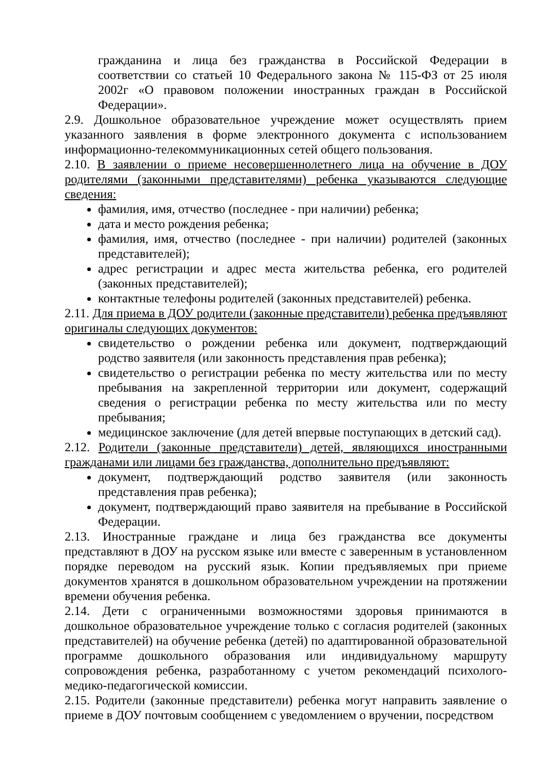гражданина и лица без гражданства в Российской Федерации в соответствии со статьей 10 Федерального закона № 115-ФЗ от 25 июля 2002г «О правовом положении иностранных граждан в Российской Федерации».
2.9. Дошкольное образовательное учреждение может осуществлять прием указанного заявления в форме электронного документа с использованием информационно-телекоммуникационных сетей общего пользования.
2.10. В заявлении о приеме несовершеннолетнего лица на обучение в ДОУ родителями (законными представителями) ребенка указываются следующие сведения:
фамилия, имя, отчество (последнее - при наличии) ребенка;
дата и место рождения ребенка;
фамилия, имя, отчество (последнее - при наличии) родителей (законных представителей);
адрес регистрации и адрес места жительства ребенка, его родителей (законных представителей);
контактные телефоны родителей (законных представителей) ребенка.
2.11. Для приема в ДОУ родители (законные представители) ребенка предъявляют оригиналы следующих документов:
свидетельство о рождении ребенка или документ, подтверждающий родство заявителя (или законность представления прав ребенка);
свидетельство о регистрации ребенка по месту жительства или по месту пребывания на закрепленной территории или документ, содержащий сведения о регистрации ребенка по месту жительства или по месту пребывания;
медицинское заключение (для детей впервые поступающих в детский сад).
2.12. Родители (законные представители) детей, являющихся иностранными гражданами или лицами без гражданства, дополнительно предъявляют:
документ, подтверждающий родство заявителя (или законность представления прав ребенка);
документ, подтверждающий право заявителя на пребывание в Российской Федерации.
2.13. Иностранные граждане и лица без гражданства все документы представляют в ДОУ на русском языке или вместе с заверенным в установленном порядке переводом на русский язык. Копии предъявляемых при приеме документов хранятся в дошкольном образовательном учреждении на протяжении времени обучения ребенка.
2.14. Дети с ограниченными возможностями здоровья принимаются в дошкольное образовательное учреждение только с согласия родителей (законных представителей) на обучение ребенка (детей) по адаптированной образовательной программе дошкольного образования или индивидуальному маршруту сопровождения ребенка, разработанному с учетом рекомендаций психолого-медико-педагогической комиссии.
2.15. Родители (законные представители) ребенка могут направить заявление о приеме в ДОУ почтовым сообщением с уведомлением о вручении, посредством